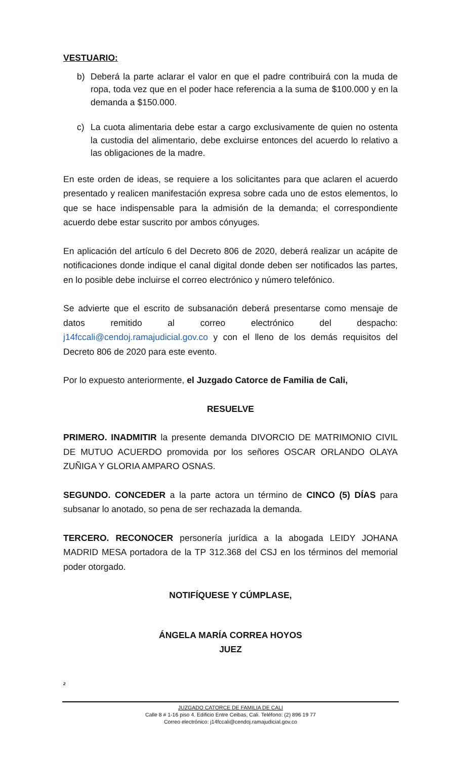VESTUARIO:
b) Deberá la parte aclarar el valor en que el padre contribuirá con la muda de ropa, toda vez que en el poder hace referencia a la suma de $100.000 y en la demanda a $150.000.
c) La cuota alimentaria debe estar a cargo exclusivamente de quien no ostenta la custodia del alimentario, debe excluirse entonces del acuerdo lo relativo a las obligaciones de la madre.
En este orden de ideas, se requiere a los solicitantes para que aclaren el acuerdo presentado y realicen manifestación expresa sobre cada uno de estos elementos, lo que se hace indispensable para la admisión de la demanda; el correspondiente acuerdo debe estar suscrito por ambos cónyuges.
En aplicación del artículo 6 del Decreto 806 de 2020, deberá realizar un acápite de notificaciones donde indique el canal digital donde deben ser notificados las partes, en lo posible debe incluirse el correo electrónico y número telefónico.
Se advierte que el escrito de subsanación deberá presentarse como mensaje de datos remitido al correo electrónico del despacho: j14fccali@cendoj.ramajudicial.gov.co y con el lleno de los demás requisitos del Decreto 806 de 2020 para este evento.
Por lo expuesto anteriormente, el Juzgado Catorce de Familia de Cali,
RESUELVE
PRIMERO. INADMITIR la presente demanda DIVORCIO DE MATRIMONIO CIVIL DE MUTUO ACUERDO promovida por los señores OSCAR ORLANDO OLAYA ZUÑIGA Y GLORIA AMPARO OSNAS.
SEGUNDO. CONCEDER a la parte actora un término de CINCO (5) DÍAS para subsanar lo anotado, so pena de ser rechazada la demanda.
TERCERO. RECONOCER personería jurídica a la abogada LEIDY JOHANA MADRID MESA portadora de la TP 312.368 del CSJ en los términos del memorial poder otorgado.
NOTIFÍQUESE Y CÚMPLASE,
ÁNGELA MARÍA CORREA HOYOS
JUEZ
2
JUZGADO CATORCE DE FAMILIA DE CALI
Calle 8 # 1-16 piso 4. Edificio Entre Ceibas, Cali. Teléfono: (2) 896 19 77
Correo electrónico: j14fccali@cendoj.ramajudicial.gov.co